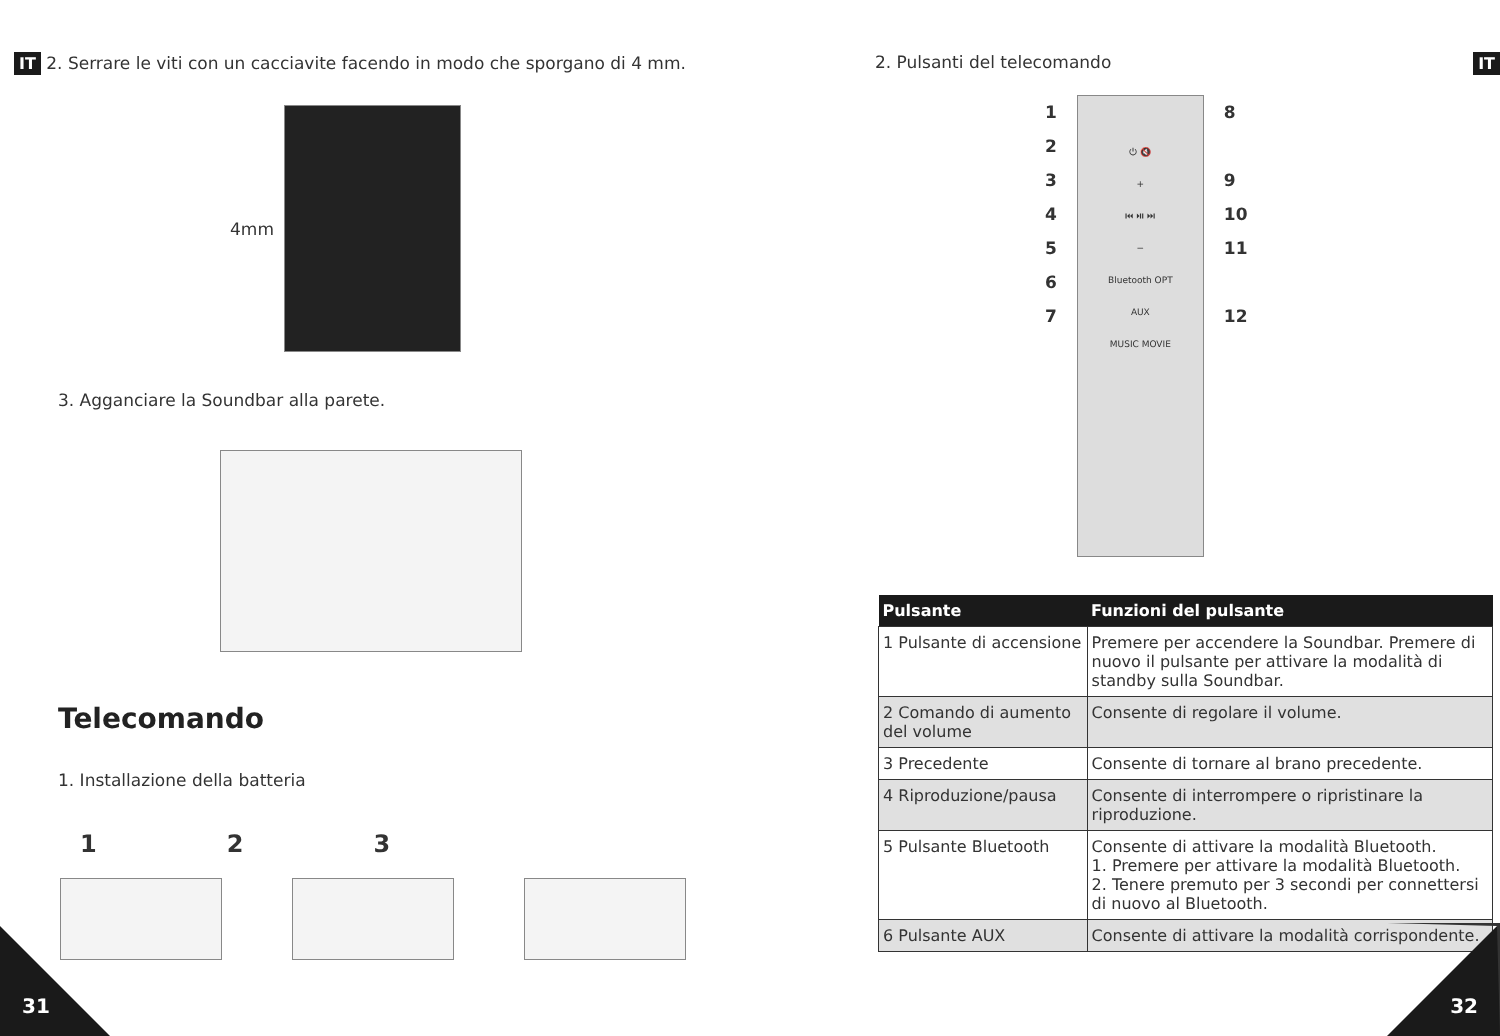IT 2. Serrare le viti con un cacciavite facendo in modo che sporgano di 4 mm.
4mm
3. Agganciare la Soundbar alla parete.
Telecomando
1. Installazione della batteria
1 2 3
31
2. Pulsanti del telecomando IT
1
2
3
4
5
6
7
⏻ 🔇
+
⏮ ⏯ ⏭
−
Bluetooth OPT
AUX
MUSIC MOVIE
8
9
10
11
12
| Pulsante | Funzioni del pulsante |
| --- | --- |
| 1 Pulsante di accensione | Premere per accendere la Soundbar. Premere di nuovo il pulsante per attivare la modalità di standby sulla Soundbar. |
| 2 Comando di aumento del volume | Consente di regolare il volume. |
| 3 Precedente | Consente di tornare al brano precedente. |
| 4 Riproduzione/pausa | Consente di interrompere o ripristinare la riproduzione. |
| 5 Pulsante Bluetooth | Consente di attivare la modalità Bluetooth. 1. Premere per attivare la modalità Bluetooth. 2. Tenere premuto per 3 secondi per connettersi di nuovo al Bluetooth. |
| 6 Pulsante AUX | Consente di attivare la modalità corrispondente. |
32